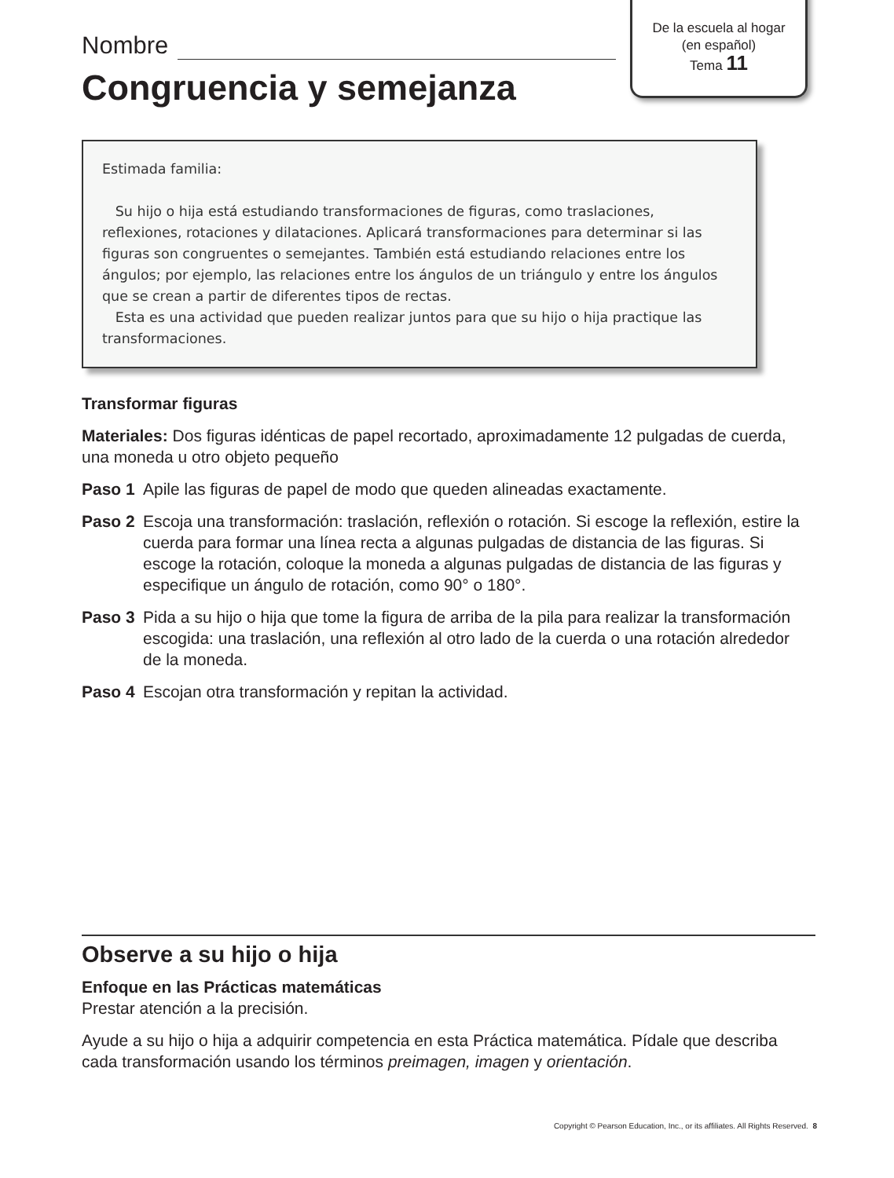De la escuela al hogar
(en español)
Tema 11
Nombre
Congruencia y semejanza
Estimada familia:
Su hijo o hija está estudiando transformaciones de figuras, como traslaciones, reflexiones, rotaciones y dilataciones. Aplicará transformaciones para determinar si las figuras son congruentes o semejantes. También está estudiando relaciones entre los ángulos; por ejemplo, las relaciones entre los ángulos de un triángulo y entre los ángulos que se crean a partir de diferentes tipos de rectas.
Esta es una actividad que pueden realizar juntos para que su hijo o hija practique las transformaciones.
Transformar figuras
Materiales: Dos figuras idénticas de papel recortado, aproximadamente 12 pulgadas de cuerda, una moneda u otro objeto pequeño
Paso 1 Apile las figuras de papel de modo que queden alineadas exactamente.
Paso 2 Escoja una transformación: traslación, reflexión o rotación. Si escoge la reflexión, estire la cuerda para formar una línea recta a algunas pulgadas de distancia de las figuras. Si escoge la rotación, coloque la moneda a algunas pulgadas de distancia de las figuras y especifique un ángulo de rotación, como 90° o 180°.
Paso 3 Pida a su hijo o hija que tome la figura de arriba de la pila para realizar la transformación escogida: una traslación, una reflexión al otro lado de la cuerda o una rotación alrededor de la moneda.
Paso 4 Escojan otra transformación y repitan la actividad.
Observe a su hijo o hija
Enfoque en las Prácticas matemáticas
Prestar atención a la precisión.
Ayude a su hijo o hija a adquirir competencia en esta Práctica matemática. Pídale que describa cada transformación usando los términos preimagen, imagen y orientación.
Copyright © Pearson Education, Inc., or its affiliates. All Rights Reserved. 8